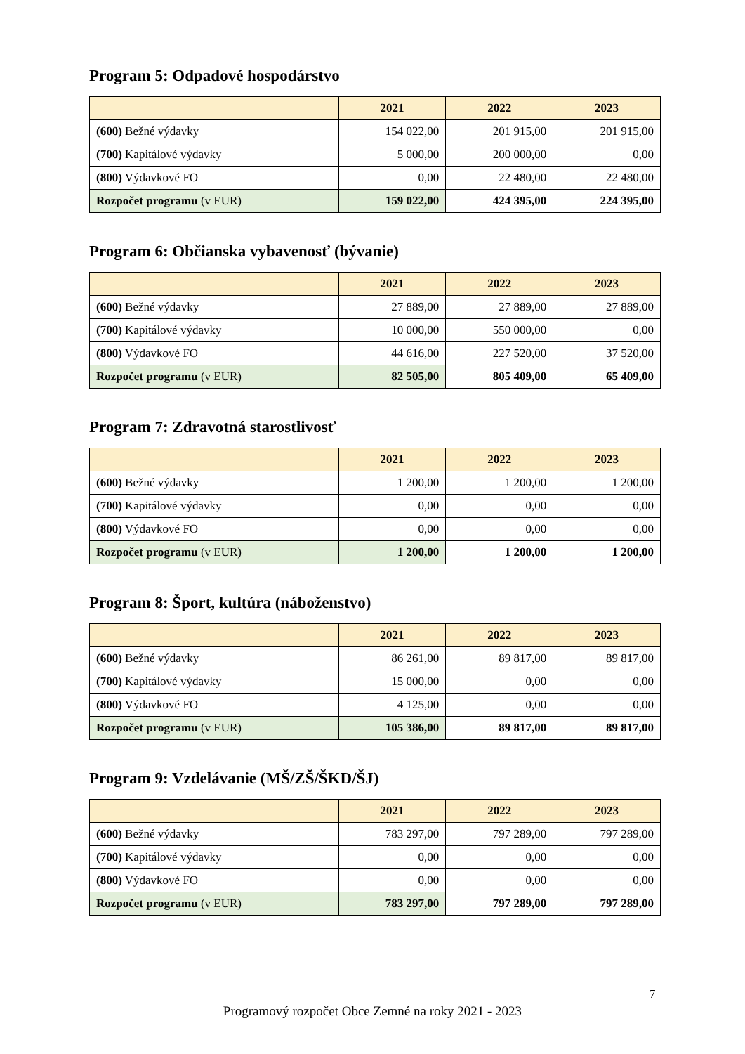Program 5: Odpadové hospodárstvo
| | 2021 | 2022 | 2023 |
| --- | --- | --- | --- |
| (600) Bežné výdavky | 154 022,00 | 201 915,00 | 201 915,00 |
| (700) Kapitálové výdavky | 5 000,00 | 200 000,00 | 0,00 |
| (800) Výdavkové FO | 0,00 | 22 480,00 | 22 480,00 |
| Rozpočet programu (v EUR) | 159 022,00 | 424 395,00 | 224 395,00 |
Program 6: Občianska vybavenosť (bývanie)
| | 2021 | 2022 | 2023 |
| --- | --- | --- | --- |
| (600) Bežné výdavky | 27 889,00 | 27 889,00 | 27 889,00 |
| (700) Kapitálové výdavky | 10 000,00 | 550 000,00 | 0,00 |
| (800) Výdavkové FO | 44 616,00 | 227 520,00 | 37 520,00 |
| Rozpočet programu (v EUR) | 82 505,00 | 805 409,00 | 65 409,00 |
Program 7: Zdravotná starostlivosť
| | 2021 | 2022 | 2023 |
| --- | --- | --- | --- |
| (600) Bežné výdavky | 1 200,00 | 1 200,00 | 1 200,00 |
| (700) Kapitálové výdavky | 0,00 | 0,00 | 0,00 |
| (800) Výdavkové FO | 0,00 | 0,00 | 0,00 |
| Rozpočet programu (v EUR) | 1 200,00 | 1 200,00 | 1 200,00 |
Program 8: Šport, kultúra (náboženstvo)
| | 2021 | 2022 | 2023 |
| --- | --- | --- | --- |
| (600) Bežné výdavky | 86 261,00 | 89 817,00 | 89 817,00 |
| (700) Kapitálové výdavky | 15 000,00 | 0,00 | 0,00 |
| (800) Výdavkové FO | 4 125,00 | 0,00 | 0,00 |
| Rozpočet programu (v EUR) | 105 386,00 | 89 817,00 | 89 817,00 |
Program 9: Vzdelávanie (MŠ/ZŠ/ŠKD/ŠJ)
| | 2021 | 2022 | 2023 |
| --- | --- | --- | --- |
| (600) Bežné výdavky | 783 297,00 | 797 289,00 | 797 289,00 |
| (700) Kapitálové výdavky | 0,00 | 0,00 | 0,00 |
| (800) Výdavkové FO | 0,00 | 0,00 | 0,00 |
| Rozpočet programu (v EUR) | 783 297,00 | 797 289,00 | 797 289,00 |
7
Programový rozpočet Obce Zemné na roky 2021 - 2023